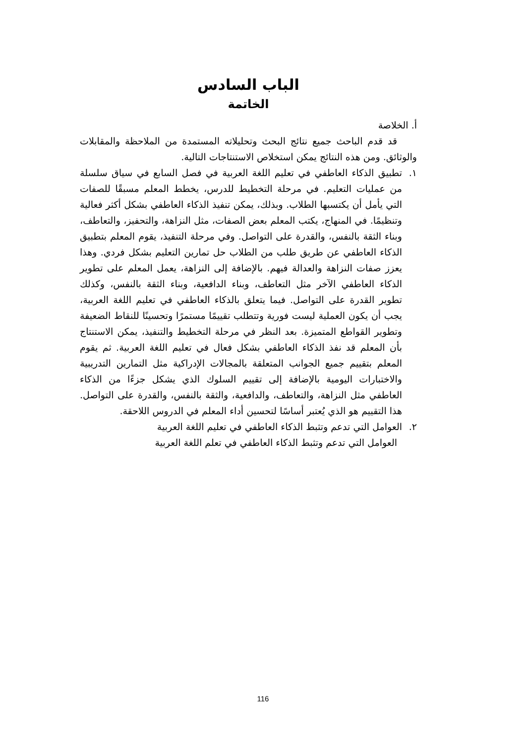الباب السادس
الخاتمة
أ. الخلاصة
قد قدم الباحث جميع نتائج البحث وتحليلاته المستمدة من الملاحظة والمقابلات والوثائق. ومن هذه النتائج يمكن استخلاص الاستنتاجات التالية.
١. تطبيق الذكاء العاطفي في تعليم اللغة العربية في فصل السابع في سياق سلسلة من عمليات التعليم. في مرحلة التخطيط للدرس، يخطط المعلم مسبقًا للصفات التي يأمل أن يكتسبها الطلاب. وبذلك، يمكن تنفيذ الذكاء العاطفي بشكل أكثر فعالية وتنظيمًا. في المنهاج، يكتب المعلم بعض الصفات، مثل النزاهة، والتحفيز، والتعاطف، وبناء الثقة بالنفس، والقدرة على التواصل. وفي مرحلة التنفيذ، يقوم المعلم بتطبيق الذكاء العاطفي عن طريق طلب من الطلاب حل تمارين التعليم بشكل فردي. وهذا يعزز صفات النزاهة والعدالة فيهم. بالإضافة إلى النزاهة، يعمل المعلم على تطوير الذكاء العاطفي الآخر مثل التعاطف، وبناء الدافعية، وبناء الثقة بالنفس، وكذلك تطوير القدرة على التواصل. فيما يتعلق بالذكاء العاطفي في تعليم اللغة العربية، يجب أن يكون العملية ليست فورية وتتطلب تقييمًا مستمرًا وتحسينًا للنقاط الضعيفة وتطوير القواطع المتميزة. بعد النظر في مرحلة التخطيط والتنفيذ، يمكن الاستنتاج بأن المعلم قد نفذ الذكاء العاطفي بشكل فعال في تعليم اللغة العربية. ثم يقوم المعلم بتقييم جميع الجوانب المتعلقة بالمجالات الإدراكية مثل التمارين التدريبية والاختبارات اليومية بالإضافة إلى تقييم السلوك الذي يشكل جزءًا من الذكاء العاطفي مثل النزاهة، والتعاطف، والدافعية، والثقة بالنفس، والقدرة على التواصل. هذا التقييم هو الذي يُعتبر أساسًا لتحسين أداء المعلم في الدروس اللاحقة.
٢. العوامل التي تدعم وتثبط الذكاء العاطفي في تعليم اللغة العربية
العوامل التي تدعم وتثبط الذكاء العاطفي في تعلم اللغة العربية
116